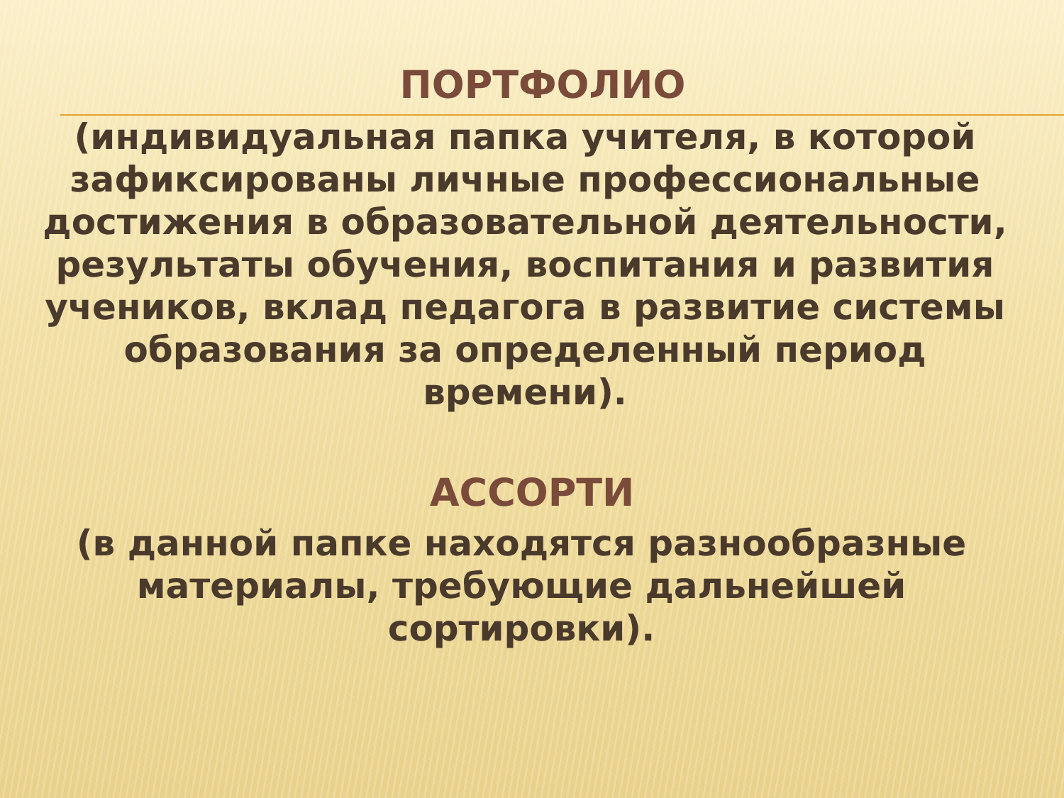ПОРТФОЛИО
(индивидуальная папка учителя, в которой зафиксированы личные профессиональные достижения в образовательной деятельности, результаты обучения, воспитания и развития учеников, вклад педагога в развитие системы образования за определенный период времени).
АССОРТИ
(в данной папке находятся разнообразные материалы, требующие дальнейшей сортировки).